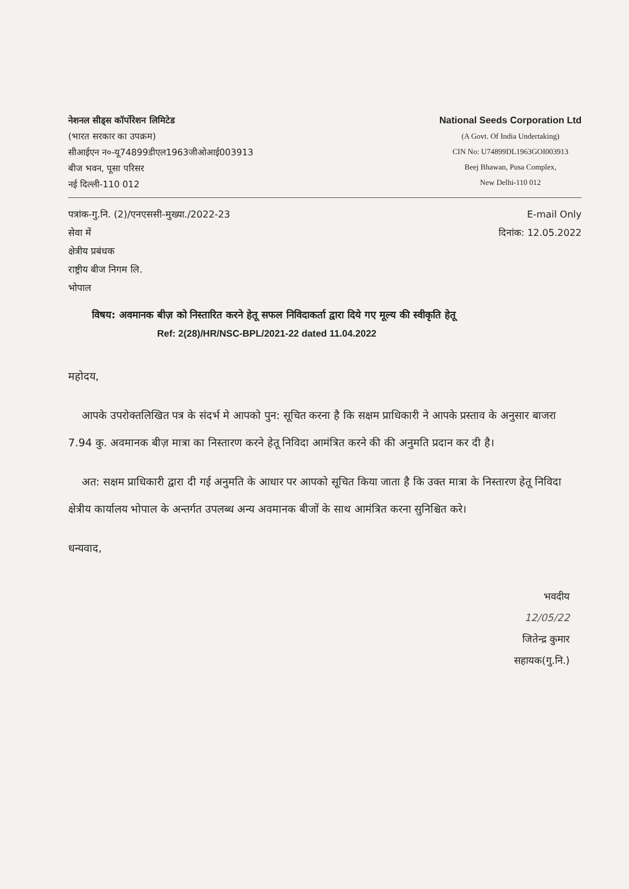नेशनल सीड्स कॉर्पोरेशन लिमिटेड
(भारत सरकार का उपक्रम)
सीआईएन न०-यू74899डीएल1963जीओआई003913
बीज भवन, पूसा परिसर
नई दिल्ली-110 012
National Seeds Corporation Ltd
(A Govt. Of India Undertaking)
CIN No: U74899DL1963GOI003913
Beej Bhawan, Pusa Complex,
New Delhi-110 012
पत्रांक-गु.नि. (2)/एनएससी-मुख्या./2022-23
सेवा में
क्षेत्रीय प्रबंधक
राष्ट्रीय बीज निगम लि.
भोपाल
E-mail Only
दिनांक: 12.05.2022
विषय: अवमानक बीज़ को निस्तारित करने हेतू सफल निविदाकर्ता द्वारा दिये गए मूल्य की स्वीकृति हेतू
Ref: 2(28)/HR/NSC-BPL/2021-22 dated 11.04.2022
महोदय,
आपके उपरोक्तलिखित पत्र के संदर्भ मे आपको पुन: सूचित करना है कि सक्षम प्राधिकारी ने आपके प्रस्ताव के अनुसार बाजरा 7.94 कु. अवमानक बीज़ मात्रा का निस्तारण करने हेतू निविदा आमंत्रित करने की की अनुमति प्रदान कर दी है।
अत: सक्षम प्राधिकारी द्वारा दी गई अनुमति के आधार पर आपको सूचित किया जाता है कि उक्त मात्रा के निस्तारण हेतू निविदा क्षेत्रीय कार्यालय भोपाल के अन्तर्गत उपलब्ध अन्य अवमानक बीजों के साथ आमंत्रित करना सुनिश्चित करे।
धन्यवाद,
भवदीय
12/05/22
जितेन्द्र कुमार
सहायक(गु.नि.)